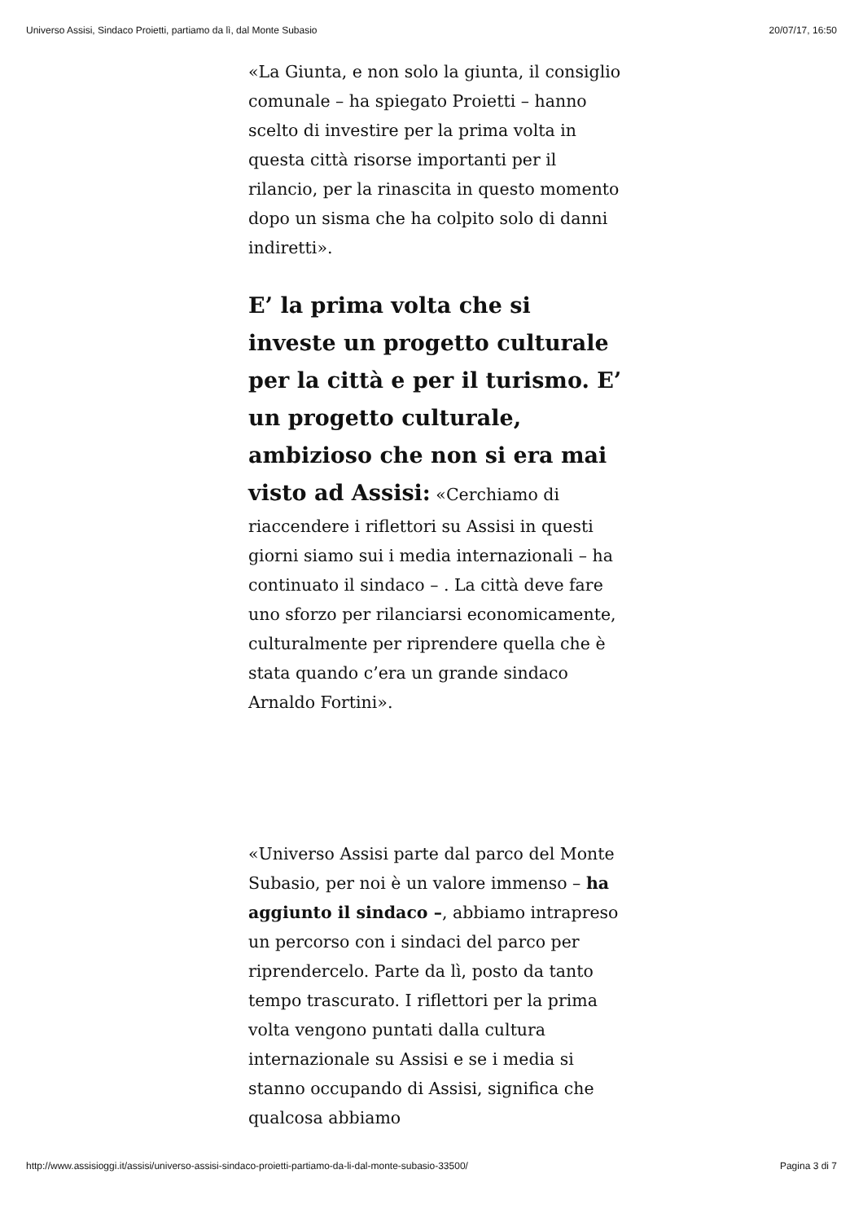Universo Assisi, Sindaco Proietti, partiamo da lì, dal Monte Subasio 20/07/17, 16:50
«La Giunta, e non solo la giunta, il consiglio comunale – ha spiegato Proietti – hanno scelto di investire per la prima volta in questa città risorse importanti per il rilancio, per la rinascita in questo momento dopo un sisma che ha colpito solo di danni indiretti».
E’ la prima volta che si investe un progetto culturale per la città e per il turismo. E’ un progetto culturale, ambizioso che non si era mai visto ad Assisi: «Cerchiamo di riaccendere i riflettori su Assisi in questi giorni siamo sui i media internazionali – ha continuato il sindaco – . La città deve fare uno sforzo per rilanciarsi economicamente, culturalmente per riprendere quella che è stata quando c’era un grande sindaco Arnaldo Fortini».
«Universo Assisi parte dal parco del Monte Subasio, per noi è un valore immenso – ha aggiunto il sindaco –, abbiamo intrapreso un percorso con i sindaci del parco per riprendercelo. Parte da lì, posto da tanto tempo trascurato. I riflettori per la prima volta vengono puntati dalla cultura internazionale su Assisi e se i media si stanno occupando di Assisi, significa che qualcosa abbiamo
http://www.assisioggi.it/assisi/universo-assisi-sindaco-proietti-partiamo-da-li-dal-monte-subasio-33500/ Pagina 3 di 7